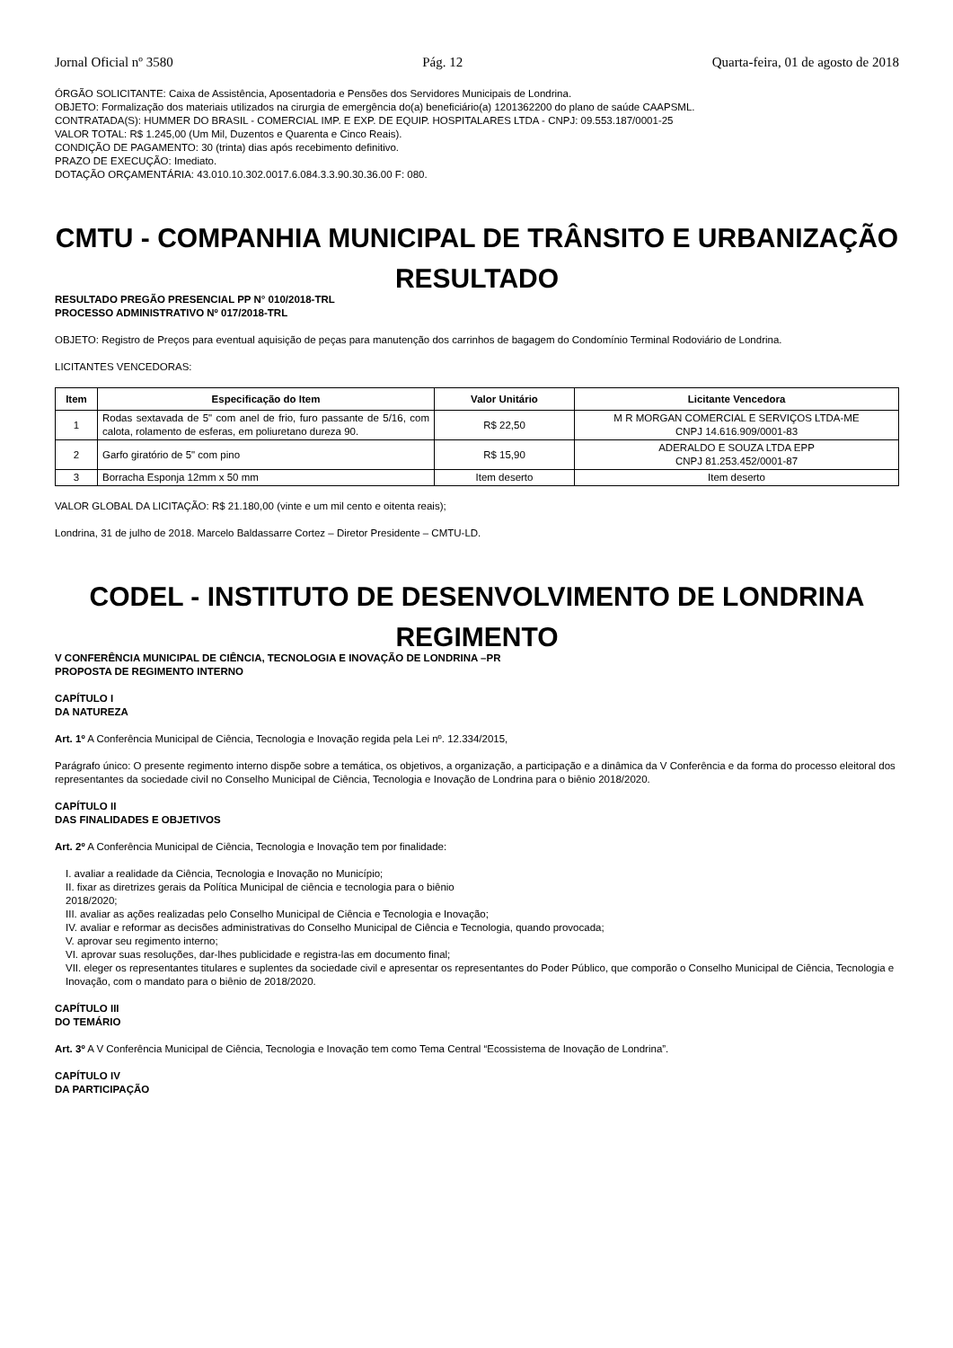Jornal Oficial nº 3580 Pág. 12 Quarta-feira, 01 de agosto de 2018
ÓRGÃO SOLICITANTE: Caixa de Assistência, Aposentadoria e Pensões dos Servidores Municipais de Londrina.
OBJETO: Formalização dos materiais utilizados na cirurgia de emergência do(a) beneficiário(a) 1201362200 do plano de saúde CAAPSML.
CONTRATADA(S): HUMMER DO BRASIL - COMERCIAL IMP. E EXP. DE EQUIP. HOSPITALARES LTDA - CNPJ: 09.553.187/0001-25
VALOR TOTAL: R$ 1.245,00 (Um Mil, Duzentos e Quarenta e Cinco Reais).
CONDIÇÃO DE PAGAMENTO: 30 (trinta) dias após recebimento definitivo.
PRAZO DE EXECUÇÃO: Imediato.
DOTAÇÃO ORÇAMENTÁRIA: 43.010.10.302.0017.6.084.3.3.90.30.36.00 F: 080.
CMTU - COMPANHIA MUNICIPAL DE TRÂNSITO E URBANIZAÇÃO
RESULTADO
RESULTADO PREGÃO PRESENCIAL PP N° 010/2018-TRL
PROCESSO ADMINISTRATIVO Nº 017/2018-TRL
OBJETO: Registro de Preços para eventual aquisição de peças para manutenção dos carrinhos de bagagem do Condomínio Terminal Rodoviário de Londrina.
LICITANTES VENCEDORAS:
| Item | Especificação do Item | Valor Unitário | Licitante Vencedora |
| --- | --- | --- | --- |
| 1 | Rodas sextavada de 5" com anel de frio, furo passante de 5/16, com calota, rolamento de esferas, em poliuretano dureza 90. | R$ 22,50 | M R MORGAN COMERCIAL E SERVIÇOS LTDA-ME CNPJ 14.616.909/0001-83 |
| 2 | Garfo giratório de 5" com pino | R$ 15,90 | ADERALDO E SOUZA LTDA EPP CNPJ 81.253.452/0001-87 |
| 3 | Borracha Esponja 12mm x 50 mm | Item deserto | Item deserto |
VALOR GLOBAL DA LICITAÇÃO: R$ 21.180,00 (vinte e um mil cento e oitenta reais);
Londrina, 31 de julho de 2018. Marcelo Baldassarre Cortez – Diretor Presidente – CMTU-LD.
CODEL - INSTITUTO DE DESENVOLVIMENTO DE LONDRINA
REGIMENTO
V CONFERÊNCIA MUNICIPAL DE CIÊNCIA, TECNOLOGIA E INOVAÇÃO DE LONDRINA –PR
PROPOSTA DE REGIMENTO INTERNO
CAPÍTULO I
DA NATUREZA
Art. 1º A Conferência Municipal de Ciência, Tecnologia e Inovação regida pela Lei nº. 12.334/2015,
Parágrafo único: O presente regimento interno dispõe sobre a temática, os objetivos, a organização, a participação e a dinâmica da V Conferência e da forma do processo eleitoral dos representantes da sociedade civil no Conselho Municipal de Ciência, Tecnologia e Inovação de Londrina para o biênio 2018/2020.
CAPÍTULO II
DAS FINALIDADES E OBJETIVOS
Art. 2º A Conferência Municipal de Ciência, Tecnologia e Inovação tem por finalidade:
I. avaliar a realidade da Ciência, Tecnologia e Inovação no Município;
II. fixar as diretrizes gerais da Política Municipal de ciência e tecnologia para o biênio
2018/2020;
III. avaliar as ações realizadas pelo Conselho Municipal de Ciência e Tecnologia e Inovação;
IV. avaliar e reformar as decisões administrativas do Conselho Municipal de Ciência e Tecnologia, quando provocada;
V. aprovar seu regimento interno;
VI. aprovar suas resoluções, dar-lhes publicidade e registra-las em documento final;
VII. eleger os representantes titulares e suplentes da sociedade civil e apresentar os representantes do Poder Público, que comporão o Conselho Municipal de Ciência, Tecnologia e Inovação, com o mandato para o biênio de 2018/2020.
CAPÍTULO III
DO TEMÁRIO
Art. 3º A V Conferência Municipal de Ciência, Tecnologia e Inovação tem como Tema Central “Ecossistema de Inovação de Londrina”.
CAPÍTULO IV
DA PARTICIPAÇÃO